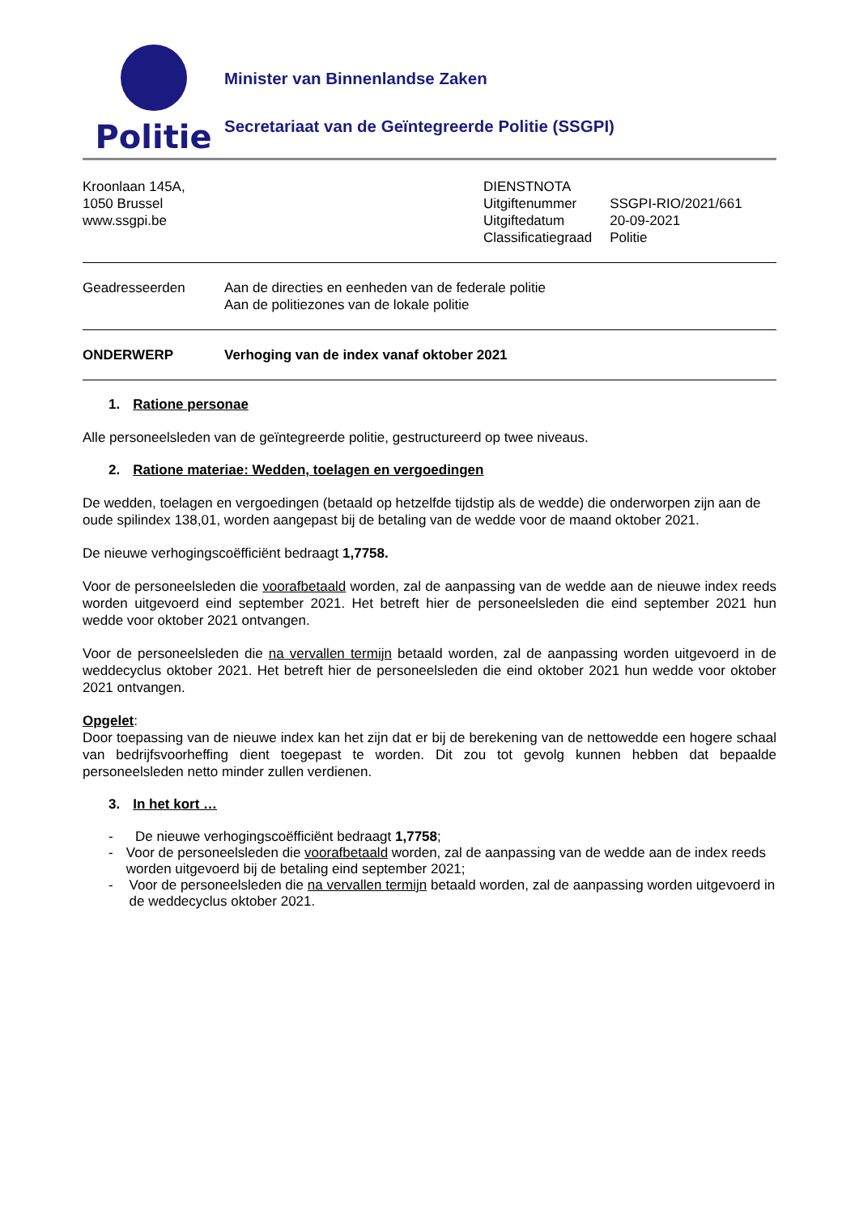Politie
Minister van Binnenlandse Zaken
Secretariaat van de Geïntegreerde Politie (SSGPI)
Kroonlaan 145A,
1050 Brussel
www.ssgpi.be
| DIENSTNOTA | |
| Uitgiftenummer | SSGPI-RIO/2021/661 |
| Uitgiftedatum | 20-09-2021 |
| Classificatiegraad | Politie |
Geadresseerden Aan de directies en eenheden van de federale politie
Aan de politiezones van de lokale politie
ONDERWERP Verhoging van de index vanaf oktober 2021
1. Ratione personae
Alle personeelsleden van de geïntegreerde politie, gestructureerd op twee niveaus.
2. Ratione materiae: Wedden, toelagen en vergoedingen
De wedden, toelagen en vergoedingen (betaald op hetzelfde tijdstip als de wedde) die onderworpen zijn aan de oude spilindex 138,01, worden aangepast bij de betaling van de wedde voor de maand oktober 2021.
De nieuwe verhogingscoëfficiënt bedraagt 1,7758.
Voor de personeelsleden die voorafbetaald worden, zal de aanpassing van de wedde aan de nieuwe index reeds worden uitgevoerd eind september 2021. Het betreft hier de personeelsleden die eind september 2021 hun wedde voor oktober 2021 ontvangen.
Voor de personeelsleden die na vervallen termijn betaald worden, zal de aanpassing worden uitgevoerd in de weddecyclus oktober 2021. Het betreft hier de personeelsleden die eind oktober 2021 hun wedde voor oktober 2021 ontvangen.
Opgelet:
Door toepassing van de nieuwe index kan het zijn dat er bij de berekening van de nettowedde een hogere schaal van bedrijfsvoorheffing dient toegepast te worden. Dit zou tot gevolg kunnen hebben dat bepaalde personeelsleden netto minder zullen verdienen.
3. In het kort …
- De nieuwe verhogingscoëfficiënt bedraagt 1,7758;
- Voor de personeelsleden die voorafbetaald worden, zal de aanpassing van de wedde aan de index reeds worden uitgevoerd bij de betaling eind september 2021;
- Voor de personeelsleden die na vervallen termijn betaald worden, zal de aanpassing worden uitgevoerd in de weddecyclus oktober 2021.